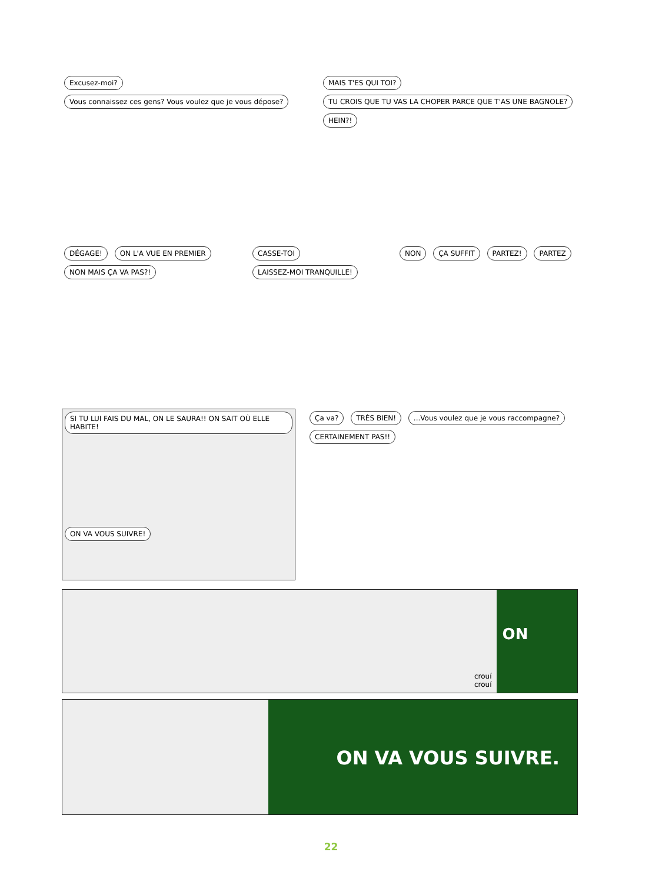Excusez-moi? Vous connaissez ces gens? Vous voulez que je vous dépose?
MAIS T'ES QUI TOI? TU CROIS QUE TU VAS LA CHOPER PARCE QUE T'AS UNE BAGNOLE? HEIN?!
DÉGAGE! ON L'A VUE EN PREMIER NON MAIS ÇA VA PAS?!
CASSE-TOI LAISSEZ-MOI TRANQUILLE!
NON ÇA SUFFIT PARTEZ! PARTEZ
SI TU LUI FAIS DU MAL, ON LE SAURA!! ON SAIT OÙ ELLE HABITE!
ON VA VOUS SUIVRE!
Ça va? TRÈS BIEN! ...Vous voulez que je vous raccompagne? CERTAINEMENT PAS!!
crouí crouí
ON
ON VA VOUS SUIVRE.
22